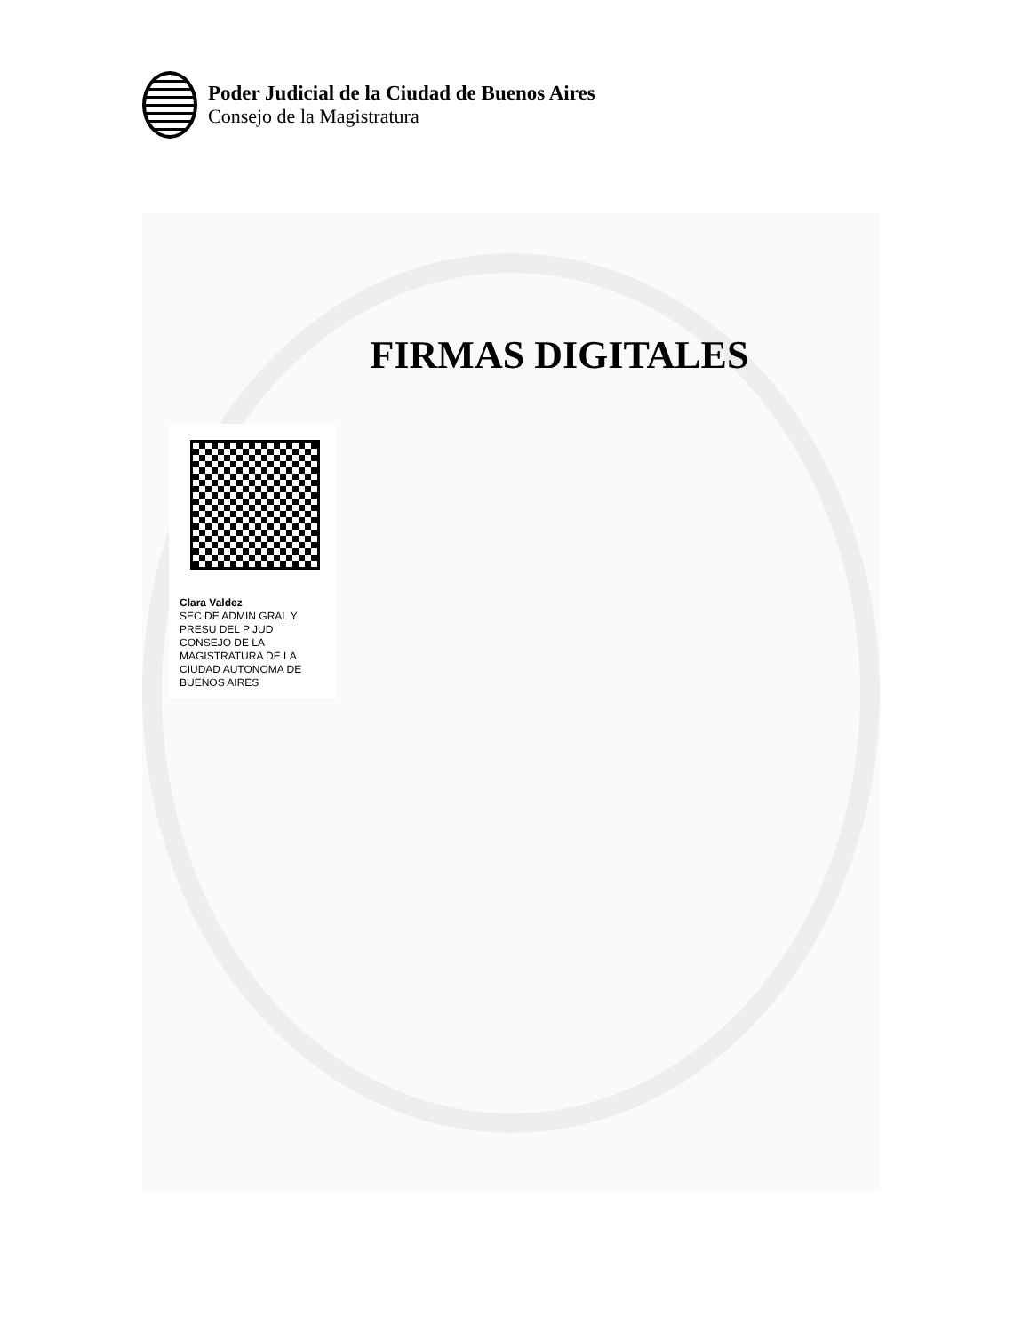Poder Judicial de la Ciudad de Buenos Aires
Consejo de la Magistratura
FIRMAS DIGITALES
Clara Valdez
SEC DE ADMIN GRAL Y PRESU DEL P JUD CONSEJO DE LA MAGISTRATURA DE LA CIUDAD AUTONOMA DE BUENOS AIRES